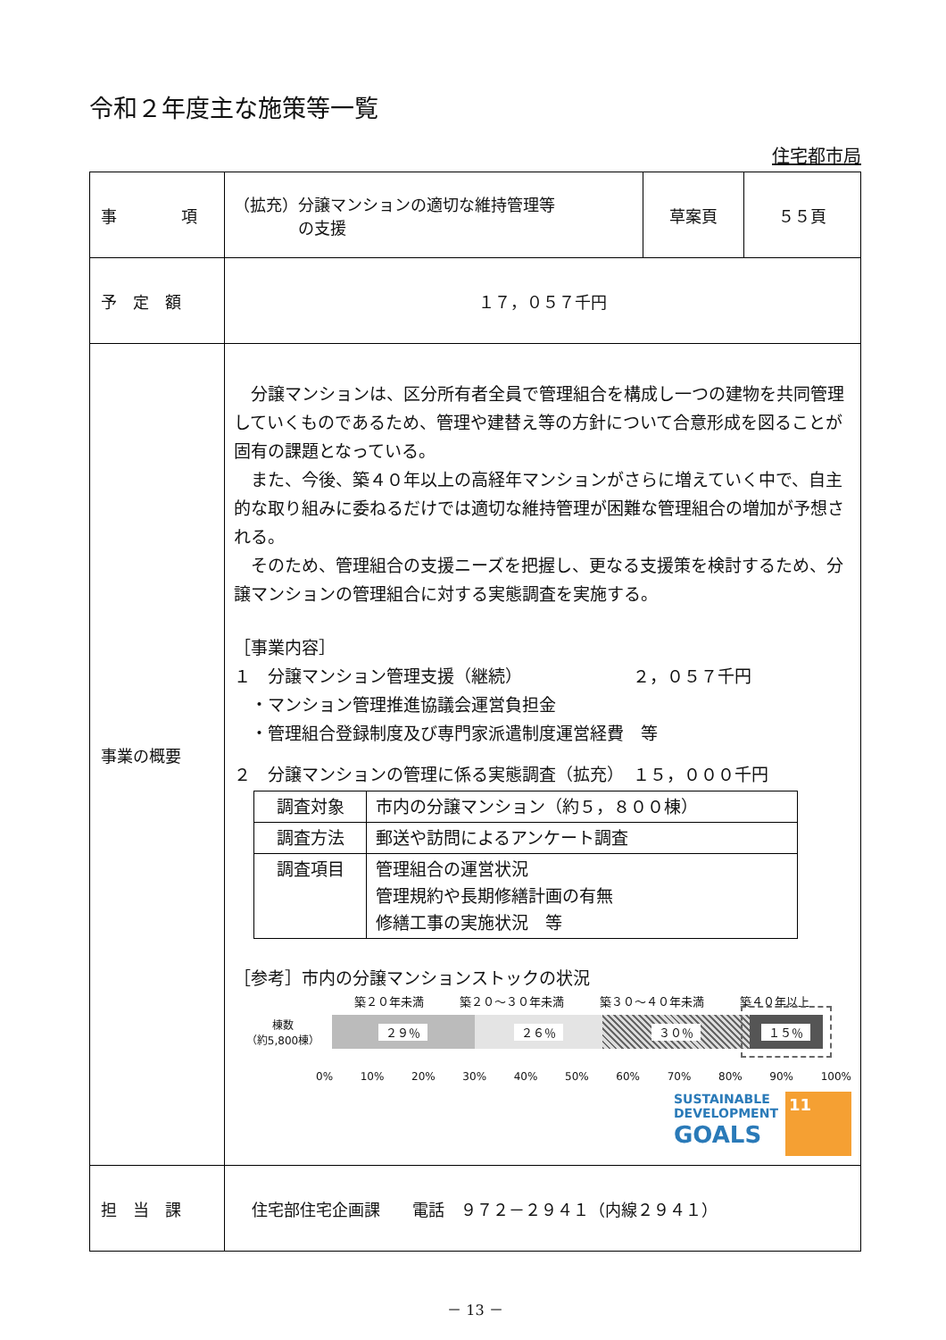令和２年度主な施策等一覧
住宅都市局
| 事 項 | （拡充）分譲マンションの適切な維持管理等 の支援 | 草案頁 | ５５頁 |
| 予 定 額 | １７，０５７千円 | | |
| 事業の概要 | 分譲マンションは、区分所有者全員で管理組合を構成し一つの建物を共同管理していくものであるため、管理や建替え等の方針について合意形成を図ることが固有の課題となっている。 また、今後、築４０年以上の高経年マンションがさらに増えていく中で、自主的な取り組みに委ねるだけでは適切な維持管理が困難な管理組合の増加が予想される。 そのため、管理組合の支援ニーズを把握し、更なる支援策を検討するため、分譲マンションの管理組合に対する実態調査を実施する。 ［事業内容］ １ 分譲マンション管理支援（継続） ２，０５７千円 ・マンション管理推進協議会運営負担金 ・管理組合登録制度及び専門家派遣制度運営経費 等 ２ 分譲マンションの管理に係る実態調査（拡充） １５，０００千円 / 調査対象 / 市内の分譲マンション（約５，８００棟） / / 調査方法 / 郵送や訪問によるアンケート調査 / / 調査項目 / 管理組合の運営状況 管理規約や長期修繕計画の有無 修繕工事の実施状況 等 / ［参考］市内の分譲マンションストックの状況 築２０年未満 築２０～３０年未満 築３０～４０年未満 築４０年以上 棟数 （約5,800棟） ２９％ ２６％ ３０％ １５％ 0% 10% 20% 30% 40% 50% 60% 70% 80% 90% 100% SUSTAINABLE DEVELOPMENT GOALS 11 | | |
| 担 当 課 | 住宅部住宅企画課 電話 ９７２－２９４１（内線２９４１） | | |
－ 13 －